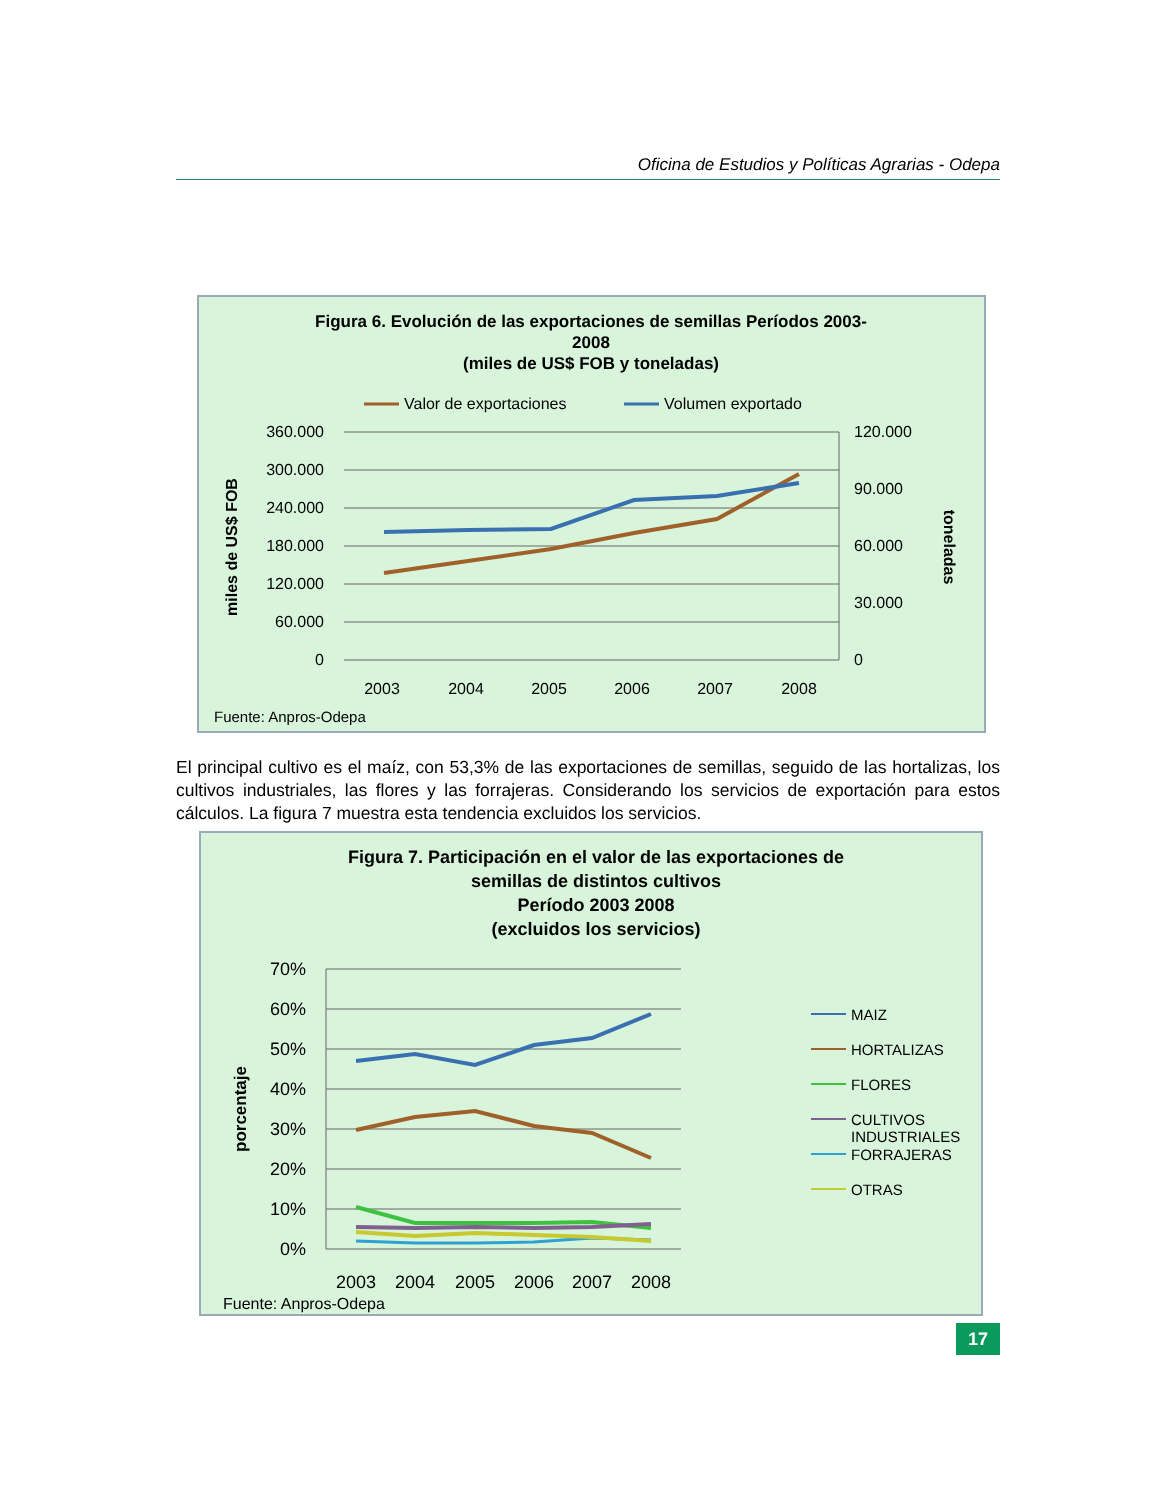Oficina de Estudios y Políticas Agrarias - Odepa
Figura 6. Evolución de las exportaciones de semillas Períodos 2003-
2008
(miles de US$ FOB y toneladas)
Valor de exportaciones
Volumen exportado
360.000
300.000
240.000
180.000
120.000
60.000
0
120.000
90.000
60.000
30.000
0
miles de US$ FOB
toneladas
2003
2004
2005
2006
2007
2008
Fuente: Anpros-Odepa
El principal cultivo es el maíz, con 53,3% de las exportaciones de semillas, seguido de las hortalizas, los cultivos industriales, las flores y las forrajeras. Considerando los servicios de exportación para estos cálculos. La figura 7 muestra esta tendencia excluidos los servicios.
Figura 7. Participación en el valor de las exportaciones de
semillas de distintos cultivos
Período 2003 2008
(excluidos los servicios)
70%
60%
50%
40%
30%
20%
10%
0%
porcentaje
2003
2004
2005
2006
2007
2008
MAIZ
HORTALIZAS
FLORES
CULTIVOS
INDUSTRIALES
FORRAJERAS
OTRAS
Fuente: Anpros-Odepa
17